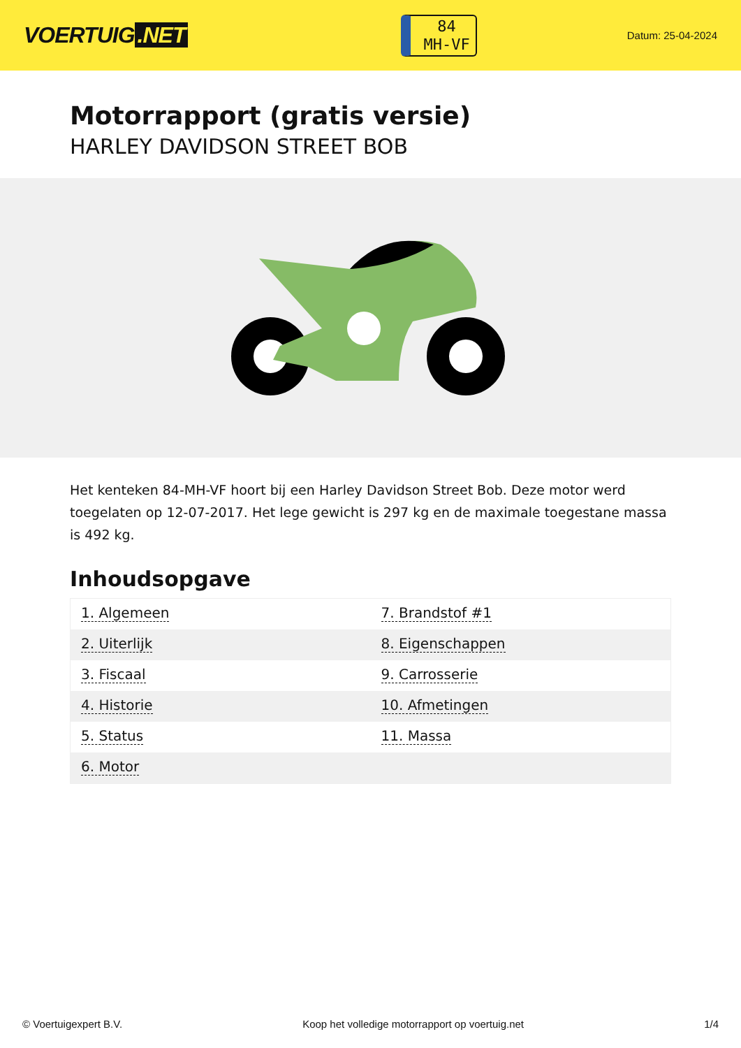VOERTUIG.NET
84
MH-VF
Datum: 25-04-2024
Motorrapport (gratis versie)
HARLEY DAVIDSON STREET BOB
Het kenteken 84-MH-VF hoort bij een Harley Davidson Street Bob. Deze motor werd toegelaten op 12-07-2017. Het lege gewicht is 297 kg en de maximale toegestane massa is 492 kg.
Inhoudsopgave
| 1. Algemeen | 7. Brandstof #1 |
| 2. Uiterlijk | 8. Eigenschappen |
| 3. Fiscaal | 9. Carrosserie |
| 4. Historie | 10. Afmetingen |
| 5. Status | 11. Massa |
| 6. Motor | |
© Voertuigexpert B.V. Koop het volledige motorrapport op voertuig.net 1/4